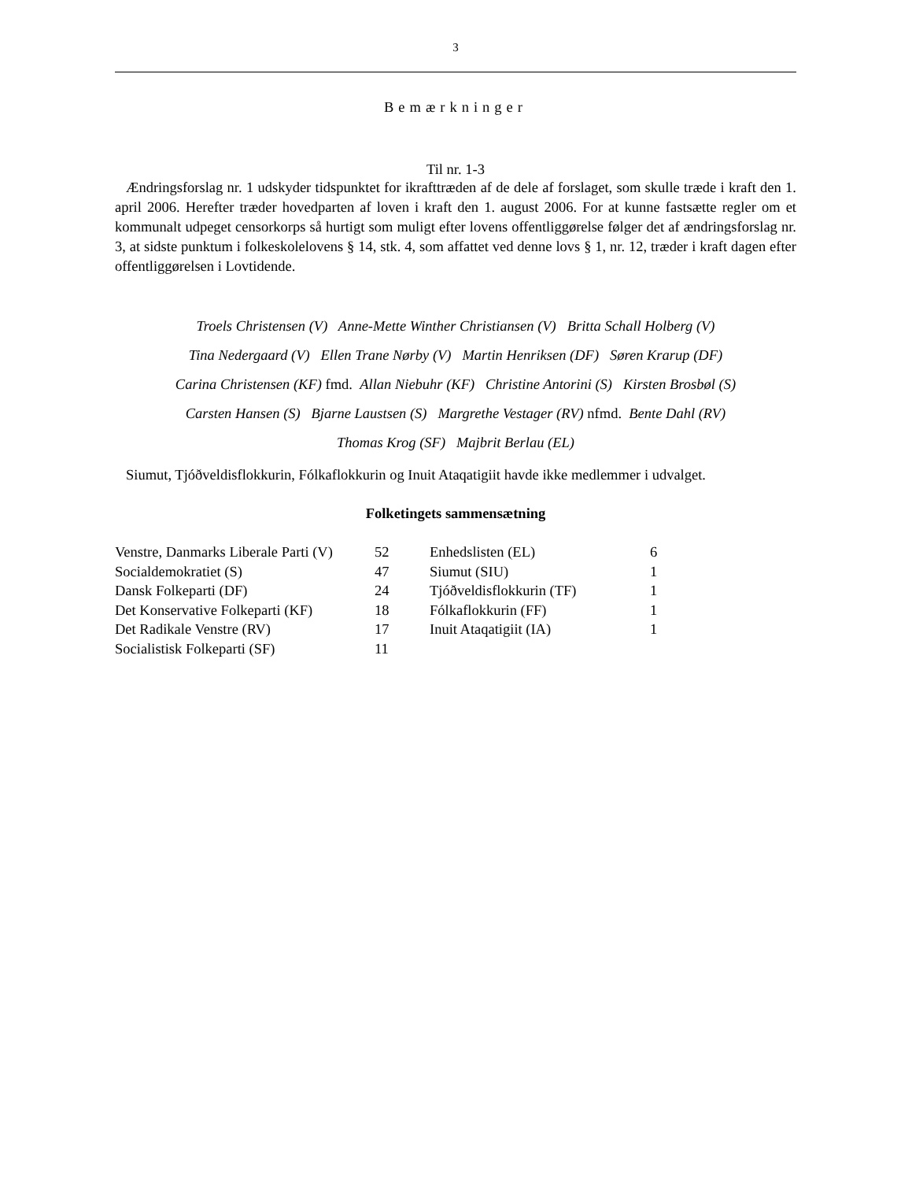3
Bemærkninger
Til nr. 1-3
Ændringsforslag nr. 1 udskyder tidspunktet for ikrafttræden af de dele af forslaget, som skulle træde i kraft den 1. april 2006. Herefter træder hovedparten af loven i kraft den 1. august 2006. For at kunne fastsætte regler om et kommunalt udpeget censorkorps så hurtigt som muligt efter lovens offentliggørelse følger det af ændringsforslag nr. 3, at sidste punktum i folkeskolelovens § 14, stk. 4, som affattet ved denne lovs § 1, nr. 12, træder i kraft dagen efter offentliggørelsen i Lovtidende.
Troels Christensen (V) Anne-Mette Winther Christiansen (V) Britta Schall Holberg (V)
Tina Nedergaard (V) Ellen Trane Nørby (V) Martin Henriksen (DF) Søren Krarup (DF)
Carina Christensen (KF) fmd. Allan Niebuhr (KF) Christine Antorini (S) Kirsten Brosbøl (S)
Carsten Hansen (S) Bjarne Laustsen (S) Margrethe Vestager (RV) nfmd. Bente Dahl (RV)
Thomas Krog (SF) Majbrit Berlau (EL)
Siumut, Tjóðveldisflokkurin, Fólkaflokkurin og Inuit Ataqatigiit havde ikke medlemmer i udvalget.
Folketingets sammensætning
| Venstre, Danmarks Liberale Parti (V) | 52 | Enhedslisten (EL) | 6 |
| Socialdemokratiet (S) | 47 | Siumut (SIU) | 1 |
| Dansk Folkeparti (DF) | 24 | Tjóðveldisflokkurin (TF) | 1 |
| Det Konservative Folkeparti (KF) | 18 | Fólkaflokkurin (FF) | 1 |
| Det Radikale Venstre (RV) | 17 | Inuit Ataqatigiit (IA) | 1 |
| Socialistisk Folkeparti (SF) | 11 | | |